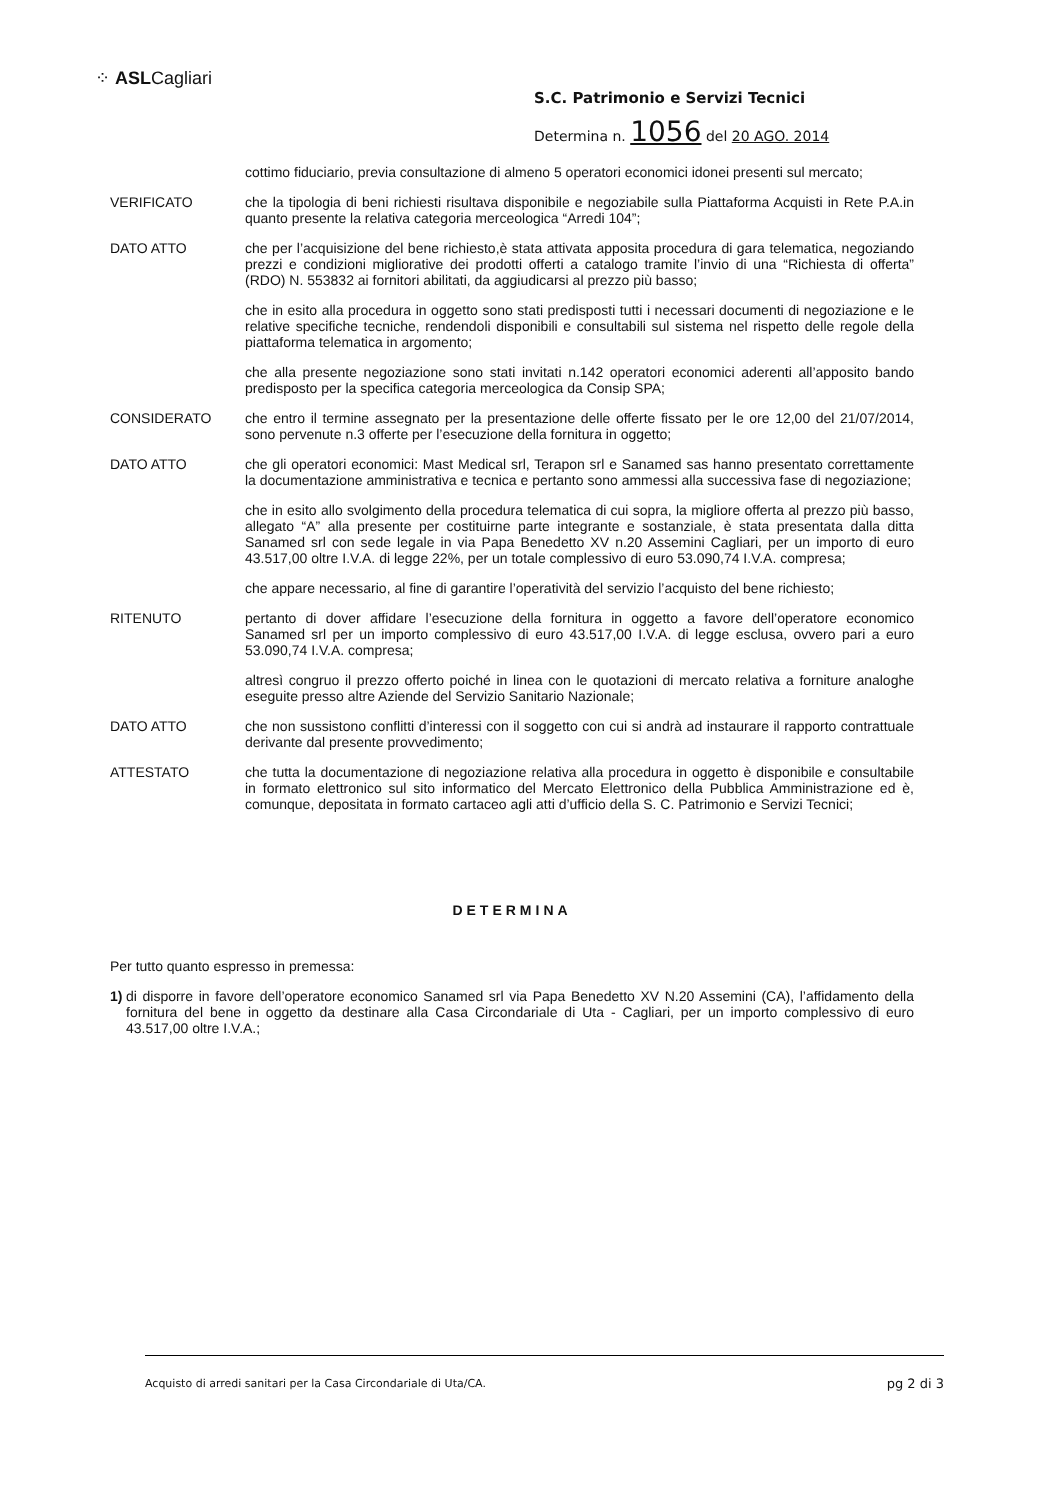⁘ ASLCagliari
S.C. Patrimonio e Servizi Tecnici
Determina n. 1056 del 20 AGO. 2014
cottimo fiduciario, previa consultazione di almeno 5 operatori economici idonei presenti sul mercato;
VERIFICATO che la tipologia di beni richiesti risultava disponibile e negoziabile sulla Piattaforma Acquisti in Rete P.A.in quanto presente la relativa categoria merceologica “Arredi 104”;
DATO ATTO che per l’acquisizione del bene richiesto,è stata attivata apposita procedura di gara telematica, negoziando prezzi e condizioni migliorative dei prodotti offerti a catalogo tramite l’invio di una “Richiesta di offerta” (RDO) N. 553832 ai fornitori abilitati, da aggiudicarsi al prezzo più basso;
che in esito alla procedura in oggetto sono stati predisposti tutti i necessari documenti di negoziazione e le relative specifiche tecniche, rendendoli disponibili e consultabili sul sistema nel rispetto delle regole della piattaforma telematica in argomento;
che alla presente negoziazione sono stati invitati n.142 operatori economici aderenti all’apposito bando predisposto per la specifica categoria merceologica da Consip SPA;
CONSIDERATO che entro il termine assegnato per la presentazione delle offerte fissato per le ore 12,00 del 21/07/2014, sono pervenute n.3 offerte per l’esecuzione della fornitura in oggetto;
DATO ATTO che gli operatori economici: Mast Medical srl, Terapon srl e Sanamed sas hanno presentato correttamente la documentazione amministrativa e tecnica e pertanto sono ammessi alla successiva fase di negoziazione;
che in esito allo svolgimento della procedura telematica di cui sopra, la migliore offerta al prezzo più basso, allegato “A” alla presente per costituirne parte integrante e sostanziale, è stata presentata dalla ditta Sanamed srl con sede legale in via Papa Benedetto XV n.20 Assemini Cagliari, per un importo di euro 43.517,00 oltre I.V.A. di legge 22%, per un totale complessivo di euro 53.090,74 I.V.A. compresa;
che appare necessario, al fine di garantire l’operatività del servizio l’acquisto del bene richiesto;
RITENUTO pertanto di dover affidare l’esecuzione della fornitura in oggetto a favore dell’operatore economico Sanamed srl per un importo complessivo di euro 43.517,00 I.V.A. di legge esclusa, ovvero pari a euro 53.090,74 I.V.A. compresa;
altresì congruo il prezzo offerto poiché in linea con le quotazioni di mercato relativa a forniture analoghe eseguite presso altre Aziende del Servizio Sanitario Nazionale;
DATO ATTO che non sussistono conflitti d’interessi con il soggetto con cui si andrà ad instaurare il rapporto contrattuale derivante dal presente provvedimento;
ATTESTATO che tutta la documentazione di negoziazione relativa alla procedura in oggetto è disponibile e consultabile in formato elettronico sul sito informatico del Mercato Elettronico della Pubblica Amministrazione ed è, comunque, depositata in formato cartaceo agli atti d’ufficio della S. C. Patrimonio e Servizi Tecnici;
DETERMINA
Per tutto quanto espresso in premessa:
1)
di disporre in favore dell’operatore economico Sanamed srl via Papa Benedetto XV N.20 Assemini (CA), l’affidamento della fornitura del bene in oggetto da destinare alla Casa Circondariale di Uta - Cagliari, per un importo complessivo di euro 43.517,00 oltre I.V.A.;
Acquisto di arredi sanitari per la Casa Circondariale di Uta/CA. pg 2 di 3